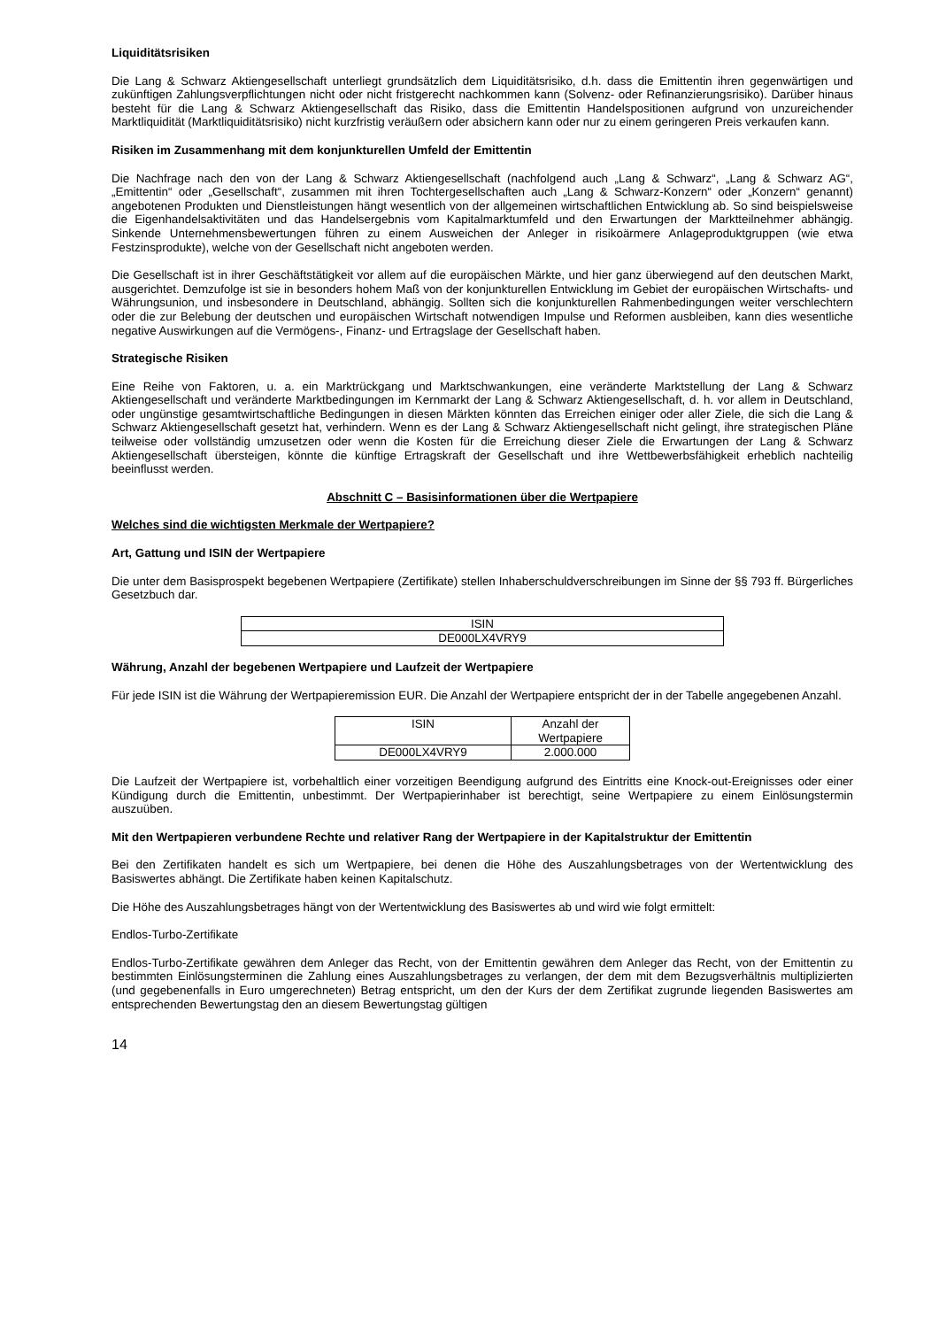Liquiditätsrisiken
Die Lang & Schwarz Aktiengesellschaft unterliegt grundsätzlich dem Liquiditätsrisiko, d.h. dass die Emittentin ihren gegenwärtigen und zukünftigen Zahlungsverpflichtungen nicht oder nicht fristgerecht nachkommen kann (Solvenz- oder Refinanzierungsrisiko). Darüber hinaus besteht für die Lang & Schwarz Aktiengesellschaft das Risiko, dass die Emittentin Handelspositionen aufgrund von unzureichender Marktliquidität (Marktliquiditätsrisiko) nicht kurzfristig veräußern oder absichern kann oder nur zu einem geringeren Preis verkaufen kann.
Risiken im Zusammenhang mit dem konjunkturellen Umfeld der Emittentin
Die Nachfrage nach den von der Lang & Schwarz Aktiengesellschaft (nachfolgend auch „Lang & Schwarz“, „Lang & Schwarz AG“, „Emittentin“ oder „Gesellschaft“, zusammen mit ihren Tochtergesellschaften auch „Lang & Schwarz-Konzern“ oder „Konzern“ genannt) angebotenen Produkten und Dienstleistungen hängt wesentlich von der allgemeinen wirtschaftlichen Entwicklung ab. So sind beispielsweise die Eigenhandelsaktivitäten und das Handelsergebnis vom Kapitalmarktumfeld und den Erwartungen der Marktteilnehmer abhängig. Sinkende Unternehmensbewertungen führen zu einem Ausweichen der Anleger in risikoärmere Anlageproduktgruppen (wie etwa Festzinsprodukte), welche von der Gesellschaft nicht angeboten werden.
Die Gesellschaft ist in ihrer Geschäftstätigkeit vor allem auf die europäischen Märkte, und hier ganz überwiegend auf den deutschen Markt, ausgerichtet. Demzufolge ist sie in besonders hohem Maß von der konjunkturellen Entwicklung im Gebiet der europäischen Wirtschafts- und Währungsunion, und insbesondere in Deutschland, abhängig. Sollten sich die konjunkturellen Rahmenbedingungen weiter verschlechtern oder die zur Belebung der deutschen und europäischen Wirtschaft notwendigen Impulse und Reformen ausbleiben, kann dies wesentliche negative Auswirkungen auf die Vermögens-, Finanz- und Ertragslage der Gesellschaft haben.
Strategische Risiken
Eine Reihe von Faktoren, u. a. ein Marktrückgang und Marktschwankungen, eine veränderte Marktstellung der Lang & Schwarz Aktiengesellschaft und veränderte Marktbedingungen im Kernmarkt der Lang & Schwarz Aktiengesellschaft, d. h. vor allem in Deutschland, oder ungünstige gesamtwirtschaftliche Bedingungen in diesen Märkten könnten das Erreichen einiger oder aller Ziele, die sich die Lang & Schwarz Aktiengesellschaft gesetzt hat, verhindern. Wenn es der Lang & Schwarz Aktiengesellschaft nicht gelingt, ihre strategischen Pläne teilweise oder vollständig umzusetzen oder wenn die Kosten für die Erreichung dieser Ziele die Erwartungen der Lang & Schwarz Aktiengesellschaft übersteigen, könnte die künftige Ertragskraft der Gesellschaft und ihre Wettbewerbsfähigkeit erheblich nachteilig beeinflusst werden.
Abschnitt C – Basisinformationen über die Wertpapiere
Welches sind die wichtigsten Merkmale der Wertpapiere?
Art, Gattung und ISIN der Wertpapiere
Die unter dem Basisprospekt begebenen Wertpapiere (Zertifikate) stellen Inhaberschuldverschreibungen im Sinne der §§ 793 ff. Bürgerliches Gesetzbuch dar.
| ISIN |
| DE000LX4VRY9 |
Währung, Anzahl der begebenen Wertpapiere und Laufzeit der Wertpapiere
Für jede ISIN ist die Währung der Wertpapieremission EUR. Die Anzahl der Wertpapiere entspricht der in der Tabelle angegebenen Anzahl.
| ISIN | Anzahl der Wertpapiere |
| DE000LX4VRY9 | 2.000.000 |
Die Laufzeit der Wertpapiere ist, vorbehaltlich einer vorzeitigen Beendigung aufgrund des Eintritts eine Knock-out-Ereignisses oder einer Kündigung durch die Emittentin, unbestimmt. Der Wertpapierinhaber ist berechtigt, seine Wertpapiere zu einem Einlösungstermin auszuüben.
Mit den Wertpapieren verbundene Rechte und relativer Rang der Wertpapiere in der Kapitalstruktur der Emittentin
Bei den Zertifikaten handelt es sich um Wertpapiere, bei denen die Höhe des Auszahlungsbetrages von der Wertentwicklung des Basiswertes abhängt. Die Zertifikate haben keinen Kapitalschutz.
Die Höhe des Auszahlungsbetrages hängt von der Wertentwicklung des Basiswertes ab und wird wie folgt ermittelt:
Endlos-Turbo-Zertifikate
Endlos-Turbo-Zertifikate gewähren dem Anleger das Recht, von der Emittentin gewähren dem Anleger das Recht, von der Emittentin zu bestimmten Einlösungsterminen die Zahlung eines Auszahlungsbetrages zu verlangen, der dem mit dem Bezugsverhältnis multiplizierten (und gegebenenfalls in Euro umgerechneten) Betrag entspricht, um den der Kurs der dem Zertifikat zugrunde liegenden Basiswertes am entsprechenden Bewertungstag den an diesem Bewertungstag gültigen
14